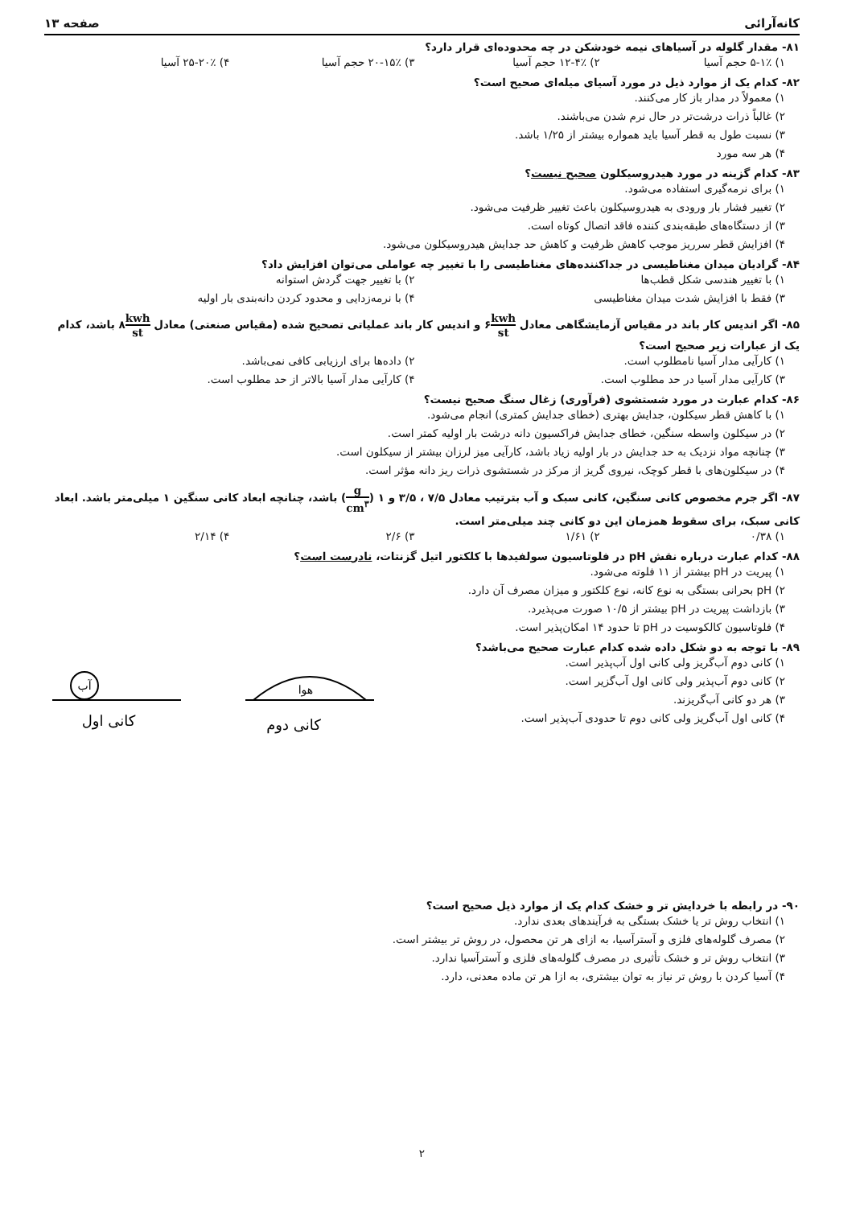کانه‌آرائی صفحه ۱۳
۸۱- مقدار گلوله در آسیاهای نیمه خودشکن در چه محدوده‌ای قرار دارد؟
۱) ۵-۱٪ حجم آسیا ۲) ۱۲-۴٪ حجم آسیا ۳) ۲۰-۱۵٪ حجم آسیا ۴) ۲۵-۲۰٪ آسیا
۸۲- کدام یک از موارد ذیل در مورد آسیای میله‌ای صحیح است؟
۱) معمولاً در مدار باز کار می‌کنند.
۲) غالباً ذرات درشت‌تر در حال نرم شدن می‌باشند.
۳) نسبت طول به قطر آسیا باید همواره بیشتر از ۱/۲۵ باشد.
۴) هر سه مورد
۸۳- کدام گزینه در مورد هیدروسیکلون صحیح نیست؟
۱) برای نرمه‌گیری استفاده می‌شود.
۲) تغییر فشار بار ورودی به هیدروسیکلون باعث تغییر ظرفیت می‌شود.
۳) از دستگاه‌های طبقه‌بندی کننده فاقد اتصال کوتاه است.
۴) افزایش قطر سرریز موجب کاهش ظرفیت و کاهش حد جدایش هیدروسیکلون می‌شود.
۸۴- گرادیان میدان مغناطیسی در جداکننده‌های مغناطیسی را با تغییر چه عواملی می‌توان افزایش داد؟
۱) با تغییر هندسی شکل قطب‌ها ۲) با تغییر جهت گردش استوانه
۳) فقط با افزایش شدت میدان مغناطیسی ۴) با نرمه‌زدایی و محدود کردن دانه‌بندی بار اولیه
۸۵- اگر اندیس کار باند در مقیاس آزمایشگاهی معادل kwh st۶ و اندیس کار باند عملیاتی تصحیح شده (مقیاس صنعتی) معادل kwh st۸ باشد، کدام یک از عبارات زیر صحیح است؟
۱) کارآیی مدار آسیا نامطلوب است. ۲) داده‌ها برای ارزیابی کافی نمی‌باشد.
۳) کارآیی مدار آسیا در حد مطلوب است. ۴) کارآیی مدار آسیا بالاتر از حد مطلوب است.
۸۶- کدام عبارت در مورد شستشوی (فرآوری) زغال سنگ صحیح نیست؟
۱) با کاهش قطر سیکلون، جدایش بهتری (خطای جدایش کمتری) انجام می‌شود.
۲) در سیکلون واسطه سنگین، خطای جدایش فراکسیون دانه درشت بار اولیه کمتر است.
۳) چنانچه مواد نزدیک به حد جدایش در بار اولیه زیاد باشد، کارآیی میز لرزان بیشتر از سیکلون است.
۴) در سیکلون‌های با قطر کوچک، نیروی گریز از مرکز در شستشوی ذرات ریز دانه مؤثر است.
۸۷- اگر جرم مخصوص کانی سنگین، کانی سبک و آب بترتیب معادل ۷/۵ ، ۳/۵ و ۱ (g cm<sup>۳</sup>) باشد، چنانچه ابعاد کانی سنگین ۱ میلی‌متر باشد. ابعاد کانی سبک، برای سقوط همزمان این دو کانی چند میلی‌متر است.
۱) ۰/۳۸ ۲) ۱/۶۱ ۳) ۲/۶ ۴) ۲/۱۴
۸۸- کدام عبارت درباره نقش pH در فلوتاسیون سولفیدها با کلکتور اتیل گزنتات، نادرست است؟
۱) پیریت در pH بیشتر از ۱۱ فلوته می‌شود.
۲) pH بحرانی بستگی به نوع کانه، نوع کلکتور و میزان مصرف آن دارد.
۳) بازداشت پیریت در pH بیشتر از ۱۰/۵ صورت می‌پذیرد.
۴) فلوتاسیون کالکوسیت در pH تا حدود ۱۴ امکان‌پذیر است.
۸۹- با توجه به دو شکل داده شده کدام عبارت صحیح می‌باشد؟
۱) کانی دوم آب‌گریز ولی کانی اول آب‌پذیر است.
۲) کانی دوم آب‌پذیر ولی کانی اول آب‌گزیر است.
۳) هر دو کانی آب‌گریزند.
۴) کانی اول آب‌گریز ولی کانی دوم تا حدودی آب‌پذیر است.
آب
هوا
کانی اول
کانی دوم
۹۰- در رابطه با خردایش تر و خشک کدام یک از موارد ذیل صحیح است؟
۱) انتخاب روش تر یا خشک بستگی به فرآیندهای بعدی ندارد.
۲) مصرف گلوله‌های فلزی و آسترآسیا، به ازای هر تن محصول، در روش تر بیشتر است.
۳) انتخاب روش تر و خشک تأثیری در مصرف گلوله‌های فلزی و آسترآسیا ندارد.
۴) آسیا کردن با روش تر نیاز به توان بیشتری، به ازا هر تن ماده معدنی، دارد.
۲